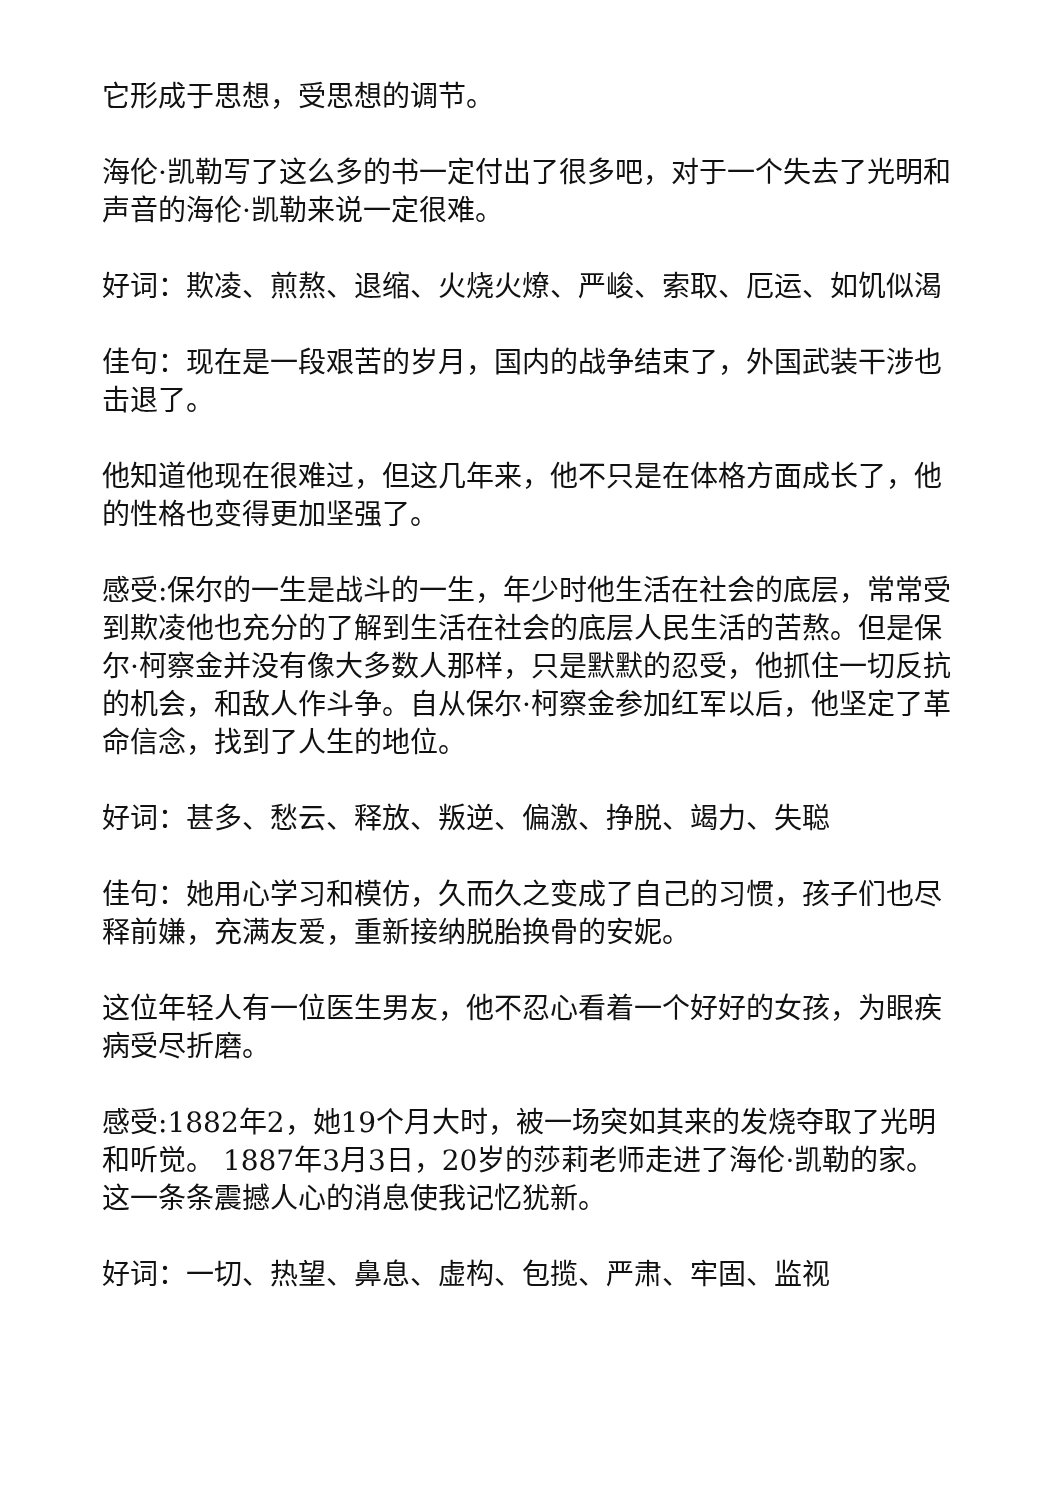它形成于思想，受思想的调节。
海伦·凯勒写了这么多的书一定付出了很多吧，对于一个失去了光明和声音的海伦·凯勒来说一定很难。
好词：欺凌、煎熬、退缩、火烧火燎、严峻、索取、厄运、如饥似渴
佳句：现在是一段艰苦的岁月，国内的战争结束了，外国武装干涉也击退了。
他知道他现在很难过，但这几年来，他不只是在体格方面成长了，他的性格也变得更加坚强了。
感受:保尔的一生是战斗的一生，年少时他生活在社会的底层，常常受到欺凌他也充分的了解到生活在社会的底层人民生活的苦熬。但是保尔·柯察金并没有像大多数人那样，只是默默的忍受，他抓住一切反抗的机会，和敌人作斗争。自从保尔·柯察金参加红军以后，他坚定了革命信念，找到了人生的地位。
好词：甚多、愁云、释放、叛逆、偏激、挣脱、竭力、失聪
佳句：她用心学习和模仿，久而久之变成了自己的习惯，孩子们也尽释前嫌，充满友爱，重新接纳脱胎换骨的安妮。
这位年轻人有一位医生男友，他不忍心看着一个好好的女孩，为眼疾病受尽折磨。
感受:1882年2，她19个月大时，被一场突如其来的发烧夺取了光明和听觉。 1887年3月3日，20岁的莎莉老师走进了海伦·凯勒的家。这一条条震撼人心的消息使我记忆犹新。
好词：一切、热望、鼻息、虚构、包揽、严肃、牢固、监视